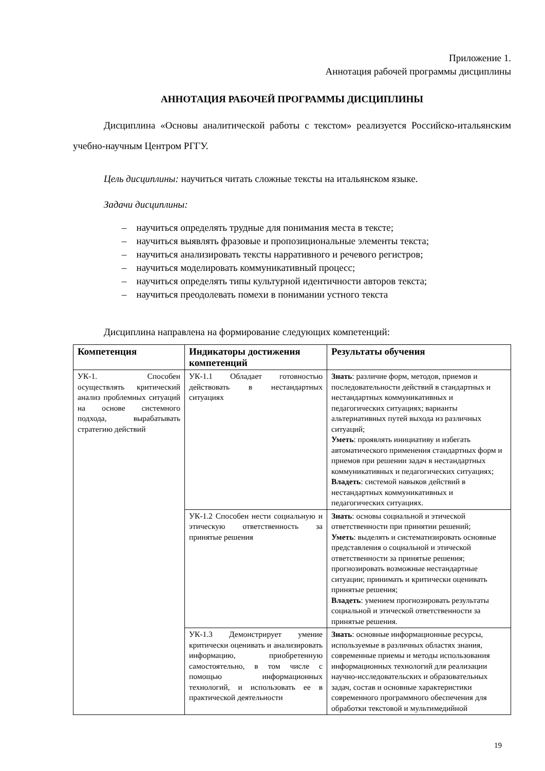Приложение 1.
Аннотация рабочей программы дисциплины
АННОТАЦИЯ РАБОЧЕЙ ПРОГРАММЫ ДИСЦИПЛИНЫ
Дисциплина «Основы аналитической работы с текстом» реализуется Российско-итальянским учебно-научным Центром РГГУ.
Цель дисциплины: научиться читать сложные тексты на итальянском языке.
Задачи дисциплины:
– научиться определять трудные для понимания места в тексте;
– научиться выявлять фразовые и пропозициональные элементы текста;
– научиться анализировать тексты нарративного и речевого регистров;
– научиться моделировать коммуникативный процесс;
– научиться определять типы культурной идентичности авторов текста;
– научиться преодолевать помехи в понимании устного текста
Дисциплина направлена на формирование следующих компетенций:
| Компетенция | Индикаторы достижения компетенций | Результаты обучения |
| --- | --- | --- |
| УК-1. Способен осуществлять критический анализ проблемных ситуаций на основе системного подхода, вырабатывать стратегию действий | УК-1.1 Обладает готовностью действовать в нестандартных ситуациях | Знать : различие форм, методов, приемов и последовательности действий в стандартных и нестандартных коммуникативных и педагогических ситуациях; варианты альтернативных путей выхода из различных ситуаций; Уметь : проявлять инициативу и избегать автоматического применения стандартных форм и приемов при решении задач в нестандартных коммуникативных и педагогических ситуациях; Владеть : системой навыков действий в нестандартных коммуникативных и педагогических ситуациях. |
| | УК-1.2 Способен нести социальную и этическую ответственность за принятые решения | Знать : основы социальной и этической ответственности при принятии решений; Уметь : выделять и систематизировать основные представления о социальной и этической ответственности за принятые решения; прогнозировать возможные нестандартные ситуации; принимать и критически оценивать принятые решения; Владеть : умением прогнозировать результаты социальной и этической ответственности за принятые решения. |
| | УК-1.3 Демонстрирует умение критически оценивать и анализировать информацию, приобретенную самостоятельно, в том числе с помощью информационных технологий, и использовать ее в практической деятельности | Знать : основные информационные ресурсы, используемые в различных областях знания, современные приемы и методы использования информационных технологий для реализации научно-исследовательских и образовательных задач, состав и основные характеристики современного программного обеспечения для обработки текстовой и мультимедийной |
19